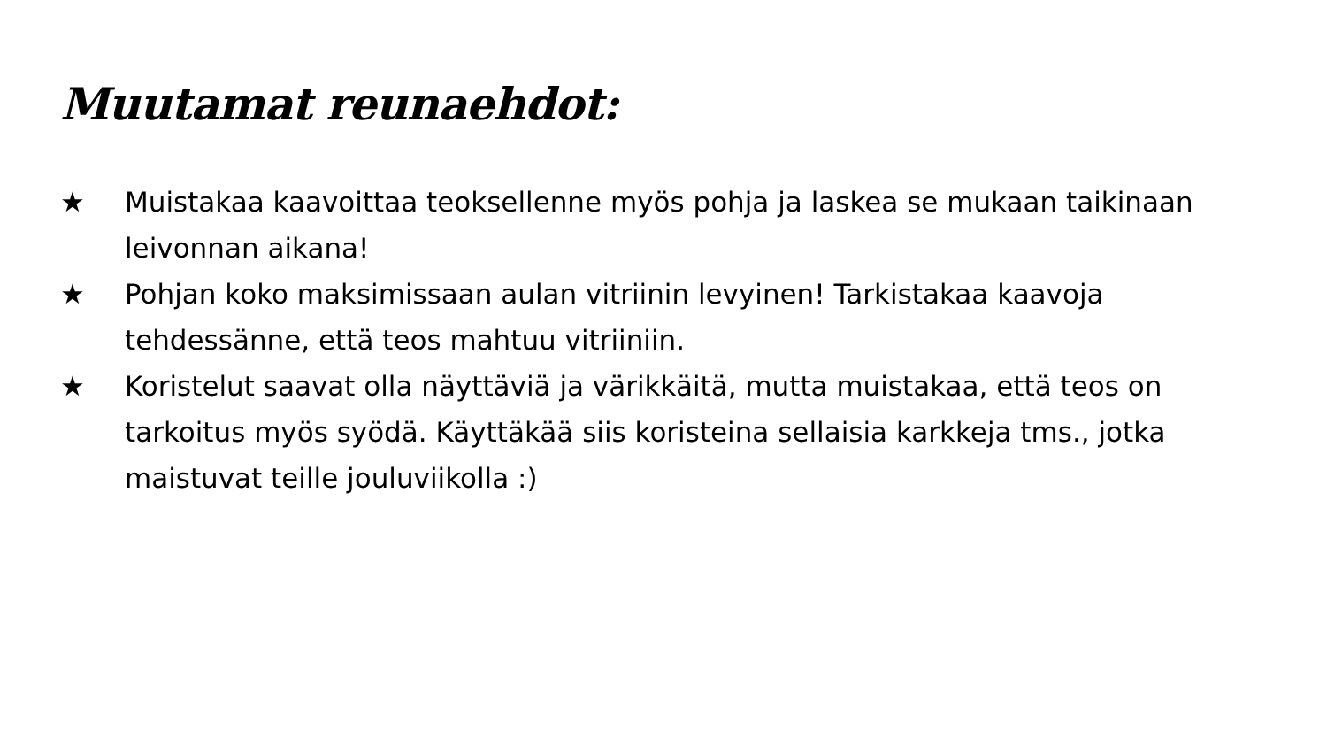Muutamat reunaehdot:
★ Muistakaa kaavoittaa teoksellenne myös pohja ja laskea se mukaan taikinaan leivonnan aikana!
★ Pohjan koko maksimissaan aulan vitriinin levyinen! Tarkistakaa kaavoja tehdessänne, että teos mahtuu vitriiniin.
★ Koristelut saavat olla näyttäviä ja värikkäitä, mutta muistakaa, että teos on tarkoitus myös syödä. Käyttäkää siis koristeina sellaisia karkkeja tms., jotka maistuvat teille jouluviikolla :)